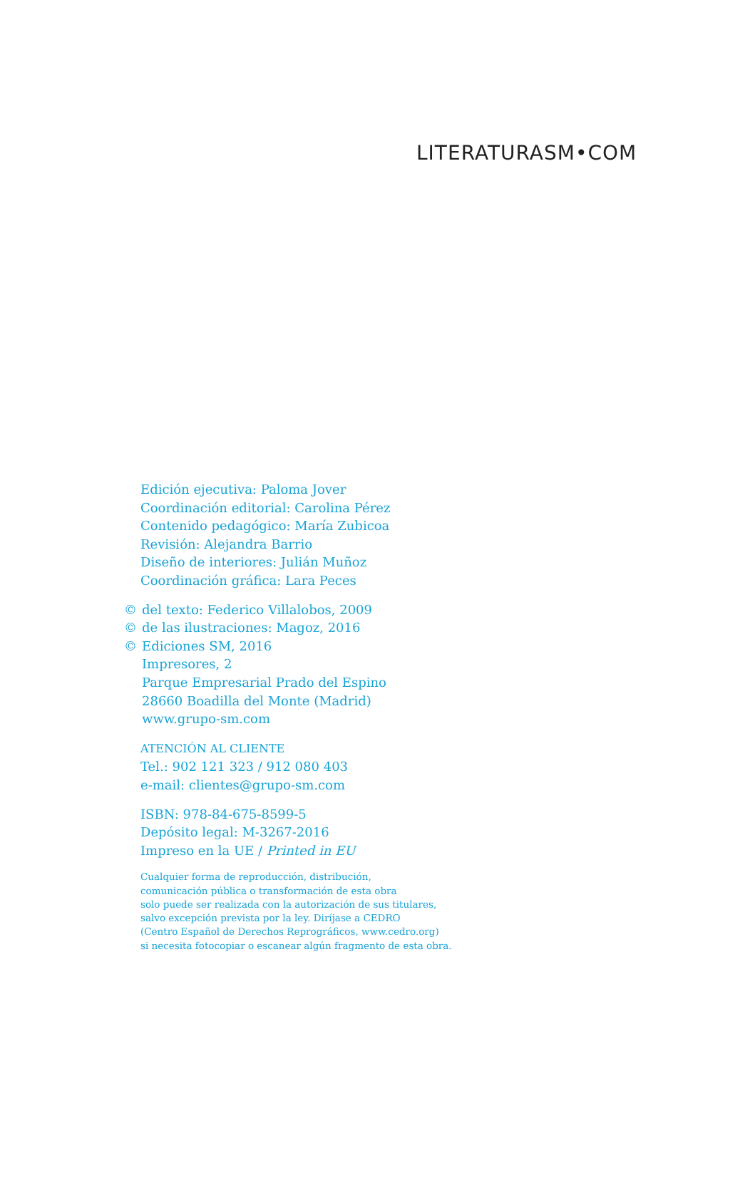LITERATURASM•COM
Edición ejecutiva: Paloma Jover
Coordinación editorial: Carolina Pérez
Contenido pedagógico: María Zubicoa
Revisión: Alejandra Barrio
Diseño de interiores: Julián Muñoz
Coordinación gráfica: Lara Peces
© del texto: Federico Villalobos, 2009
© de las ilustraciones: Magoz, 2016
© Ediciones SM, 2016
Impresores, 2
Parque Empresarial Prado del Espino
28660 Boadilla del Monte (Madrid)
www.grupo-sm.com
ATENCIÓN AL CLIENTE
Tel.: 902 121 323 / 912 080 403
e-mail: clientes@grupo-sm.com
ISBN: 978-84-675-8599-5
Depósito legal: M-3267-2016
Impreso en la UE / Printed in EU
Cualquier forma de reproducción, distribución,
comunicación pública o transformación de esta obra
solo puede ser realizada con la autorización de sus titulares,
salvo excepción prevista por la ley. Diríjase a CEDRO
(Centro Español de Derechos Reprográficos, www.cedro.org)
si necesita fotocopiar o escanear algún fragmento de esta obra.